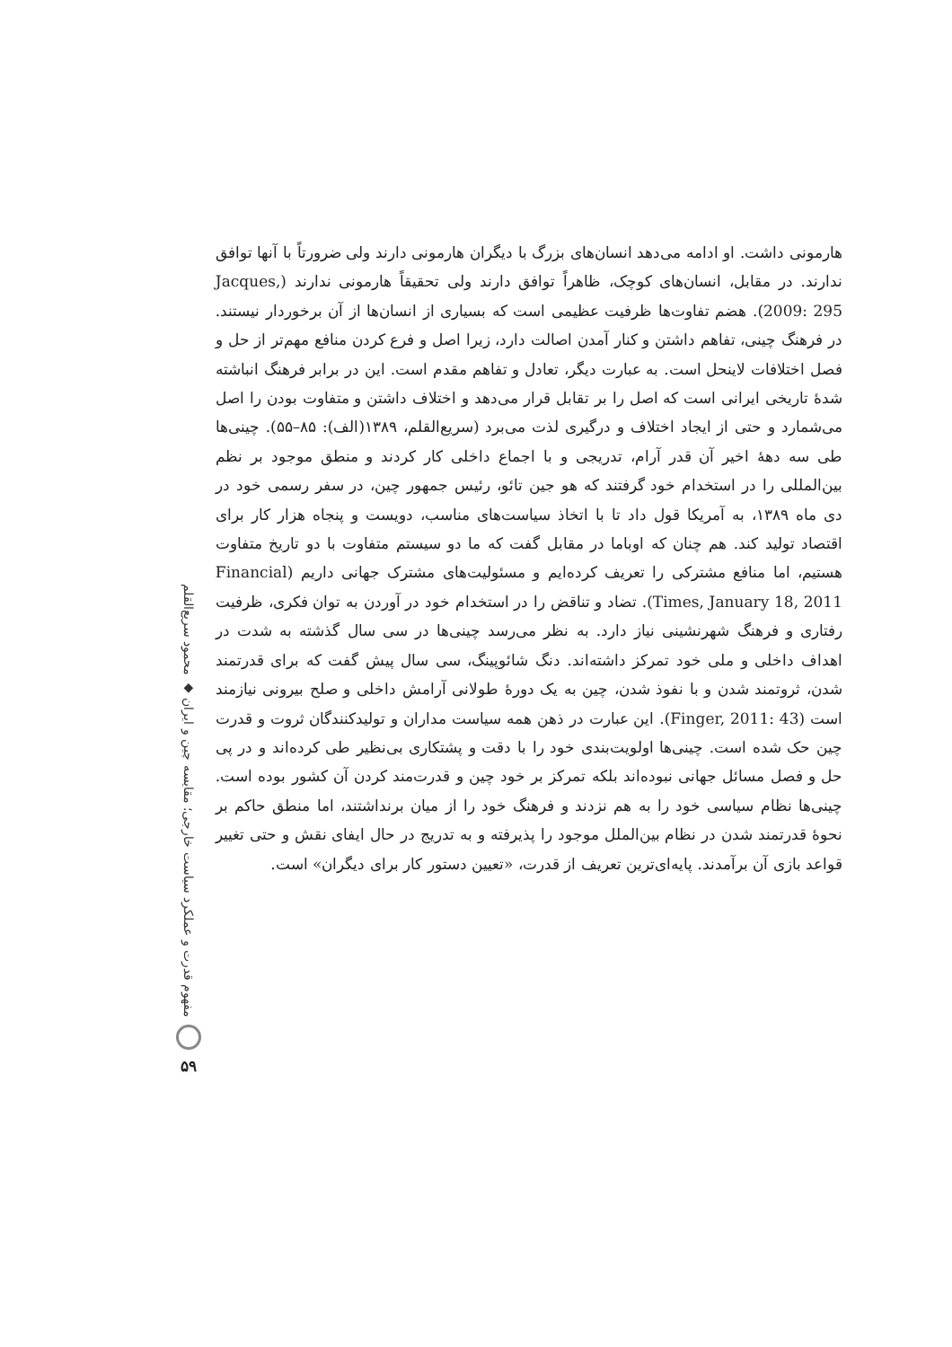هارمونی داشت. او ادامه می‌دهد انسان‌های بزرگ با دیگران هارمونی دارند ولی ضرورتاً با آنها توافق ندارند. در مقابل، انسان‌های کوچک، ظاهراً توافق دارند ولی تحقیقاً هارمونی ندارند (Jacques, 2009: 295). هضم تفاوت‌ها ظرفیت عظیمی است که بسیاری از انسان‌ها از آن برخوردار نیستند. در فرهنگ چینی، تفاهم داشتن و کنار آمدن اصالت دارد، زیرا اصل و فرع کردن منافع مهم‌تر از حل و فصل اختلافات لاینحل است. به عبارت دیگر، تعادل و تفاهم مقدم است. این در برابر فرهنگ انباشته شدهٔ تاریخی ایرانی است که اصل را بر تقابل قرار می‌دهد و اختلاف داشتن و متفاوت بودن را اصل می‌شمارد و حتی از ایجاد اختلاف و درگیری لذت می‌برد (سریع‌القلم، ۱۳۸۹(الف): ۸۵–۵۵). چینی‌ها طی سه دههٔ اخیر آن قدر آرام، تدریجی و با اجماع داخلی کار کردند و منطق موجود بر نظم بین‌المللی را در استخدام خود گرفتند که هو جین تائو، رئیس جمهور چین، در سفر رسمی خود در دی ماه ۱۳۸۹، به آمریکا قول داد تا با اتخاذ سیاست‌های مناسب، دویست و پنجاه هزار کار برای اقتصاد تولید کند. هم چنان که اوباما در مقابل گفت که ما دو سیستم متفاوت با دو تاریخ متفاوت هستیم، اما منافع مشترکی را تعریف کرده‌ایم و مسئولیت‌های مشترک جهانی داریم (Financial Times, January 18, 2011). تضاد و تناقض را در استخدام خود در آوردن به توان فکری، ظرفیت رفتاری و فرهنگ شهرنشینی نیاز دارد. به نظر می‌رسد چینی‌ها در سی سال گذشته به شدت در اهداف داخلی و ملی خود تمرکز داشته‌اند. دنگ شائوپینگ، سی سال پیش گفت که برای قدرتمند شدن، ثروتمند شدن و با نفوذ شدن، چین به یک دورهٔ طولانی آرامش داخلی و صلح بیرونی نیازمند است (Finger, 2011: 43). این عبارت در ذهن همه سیاست مداران و تولیدکنندگان ثروت و قدرت چین حک شده است. چینی‌ها اولویت‌بندی خود را با دقت و پشتکاری بی‌نظیر طی کرده‌اند و در پی حل و فصل مسائل جهانی نبوده‌اند بلکه تمرکز بر خود چین و قدرت‌مند کردن آن کشور بوده است. چینی‌ها نظام سیاسی خود را به هم نزدند و فرهنگ خود را از میان برنداشتند، اما منطق حاکم بر نحوهٔ قدرتمند شدن در نظام بین‌الملل موجود را پذیرفته و به تدریج در حال ایفای نقش و حتی تغییر قواعد بازی آن برآمدند. پایه‌ای‌ترین تعریف از قدرت، «تعیین دستور کار برای دیگران» است.
مفهوم قدرت و عملکرد سیاست خارجی؛ مقایسه چین و ایران ◆ محمود سریع‌القلم
۵۹